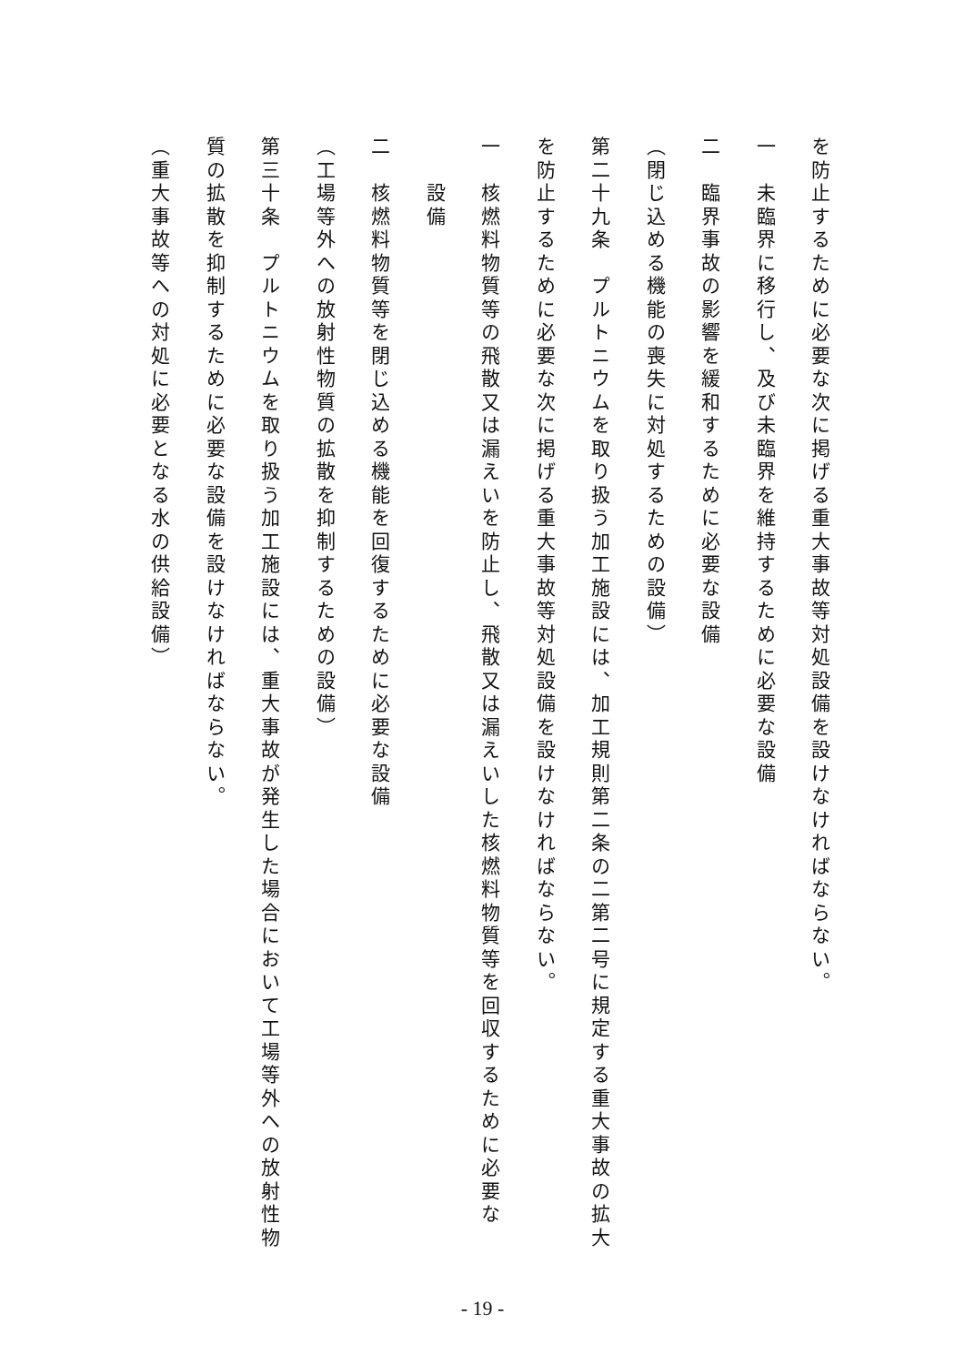を防止するために必要な次に掲げる重大事故等対処設備を設けなければならない。
一　未臨界に移行し、及び未臨界を維持するために必要な設備
二　臨界事故の影響を緩和するために必要な設備
（閉じ込める機能の喪失に対処するための設備）
第二十九条　プルトニウムを取り扱う加工施設には、加工規則第二条の二第二号に規定する重大事故の拡大
を防止するために必要な次に掲げる重大事故等対処設備を設けなければならない。
一　核燃料物質等の飛散又は漏えいを防止し、飛散又は漏えいした核燃料物質等を回収するために必要な
設備
二　核燃料物質等を閉じ込める機能を回復するために必要な設備
（工場等外への放射性物質の拡散を抑制するための設備）
第三十条　プルトニウムを取り扱う加工施設には、重大事故が発生した場合において工場等外への放射性物
質の拡散を抑制するために必要な設備を設けなければならない。
（重大事故等への対処に必要となる水の供給設備）
- 19 -